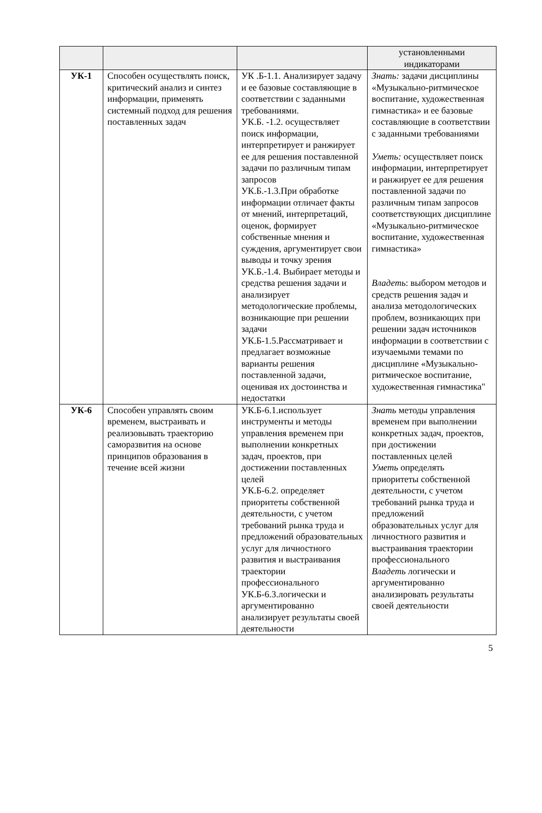| | | | установленными индикаторами |
| УК-1 | Способен осуществлять поиск, критический анализ и синтез информации, применять системный подход для решения поставленных задач | УК .Б-1.1. Анализирует задачу и ее базовые составляющие в соответствии с заданными требованиями. УК.Б. -1.2. осуществляет поиск информации, интерпретирует и ранжирует ее для решения поставленной задачи по различным типам запросов УК.Б.-1.3.При обработке информации отличает факты от мнений, интерпретаций, оценок, формирует собственные мнения и суждения, аргументирует свои выводы и точку зрения УК.Б.-1.4. Выбирает методы и средства решения задачи и анализирует методологические проблемы, возникающие при решении задачи УК.Б-1.5.Рассматривает и предлагает возможные варианты решения поставленной задачи, оценивая их достоинства и недостатки | Знать: задачи дисциплины «Музыкально-ритмическое воспитание, художественная гимнастика» и ее базовые составляющие в соответствии с заданными требованиями Уметь: осуществляет поиск информации, интерпретирует и ранжирует ее для решения поставленной задачи по различным типам запросов соответствующих дисциплине «Музыкально-ритмическое воспитание, художественная гимнастика» Владеть : выбором методов и средств решения задач и анализа методологических проблем, возникающих при решении задач источников информации в соответствии с изучаемыми темами по дисциплине «Музыкально-ритмическое воспитание, художественная гимнастика" |
| УК-6 | Способен управлять своим временем, выстраивать и реализовывать траекторию саморазвития на основе принципов образования в течение всей жизни | УК.Б-6.1.использует инструменты и методы управления временем при выполнении конкретных задач, проектов, при достижении поставленных целей УК.Б-6.2. определяет приоритеты собственной деятельности, с учетом требований рынка труда и предложений образовательных услуг для личностного развития и выстраивания траектории профессионального УК.Б-6.3.логически и аргументированно анализирует результаты своей деятельности | Знать методы управления временем при выполнении конкретных задач, проектов, при достижении поставленных целей Уметь определять приоритеты собственной деятельности, с учетом требований рынка труда и предложений образовательных услуг для личностного развития и выстраивания траектории профессионального Владеть логически и аргументированно анализировать результаты своей деятельности |
5